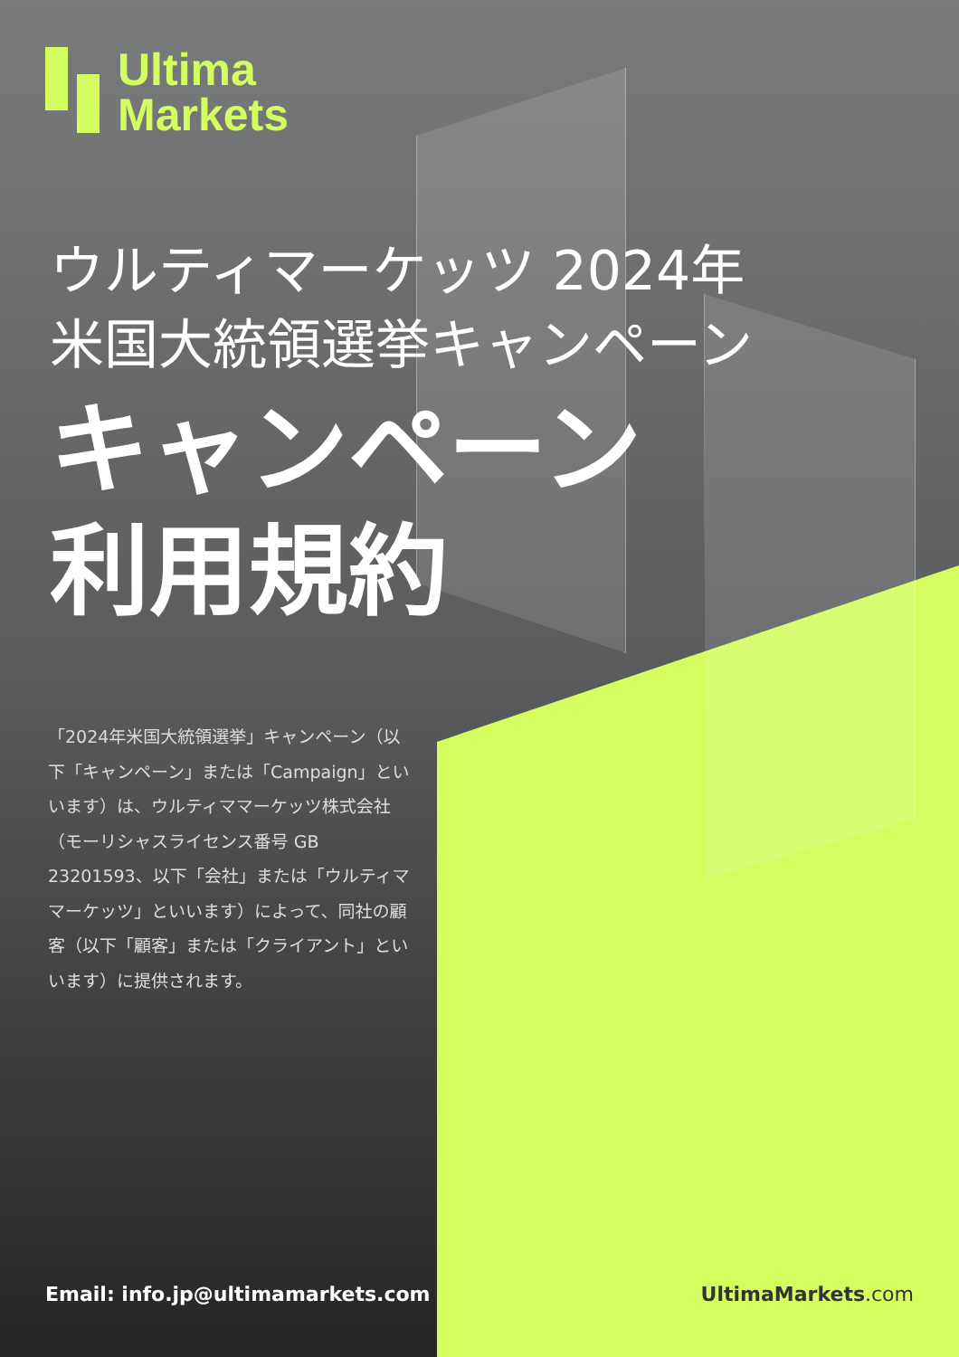Ultima
Markets
ウルティマーケッツ 2024年
米国大統領選挙キャンペーン
キャンペーン
利用規約
「2024年米国大統領選挙」キャンペーン（以下「キャンペーン」または「Campaign」といいます）は、ウルティママーケッツ株式会社（モーリシャスライセンス番号 GB 23201593、以下「会社」または「ウルティママーケッツ」といいます）によって、同社の顧客（以下「顧客」または「クライアント」といいます）に提供されます。
Email: info.jp@ultimamarkets.com
UltimaMarkets.com